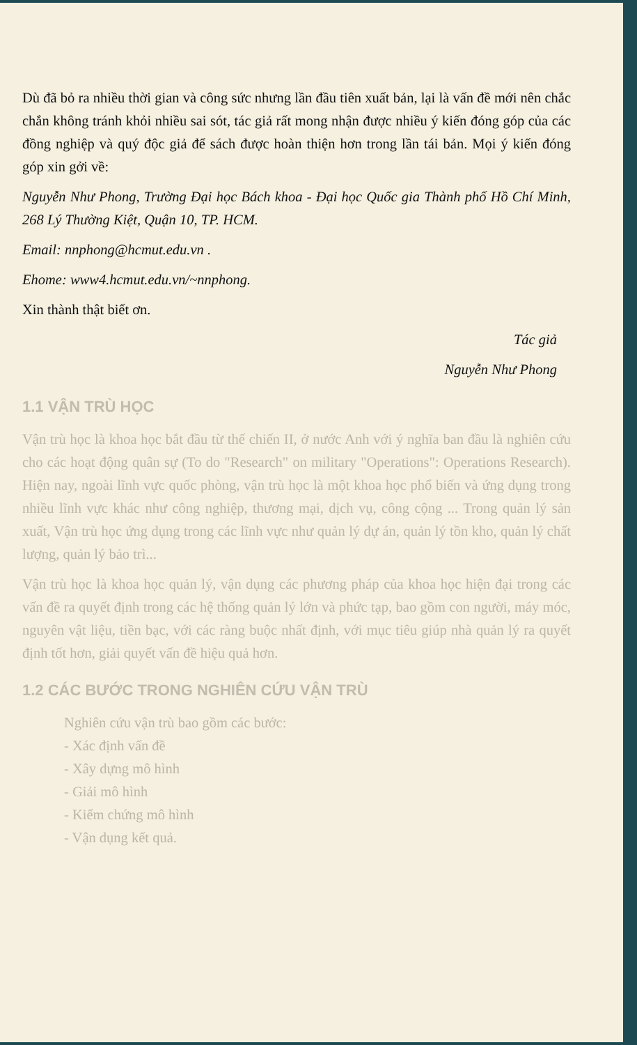Dù đã bỏ ra nhiều thời gian và công sức nhưng lần đầu tiên xuất bản, lại là vấn đề mới nên chắc chắn không tránh khỏi nhiều sai sót, tác giả rất mong nhận được nhiều ý kiến đóng góp của các đồng nghiệp và quý độc giả để sách được hoàn thiện hơn trong lần tái bản. Mọi ý kiến đóng góp xin gởi về:
Nguyễn Như Phong, Trường Đại học Bách khoa - Đại học Quốc gia Thành phố Hồ Chí Minh, 268 Lý Thường Kiệt, Quận 10, TP. HCM.
Email: nnphong@hcmut.edu.vn .
Ehome: www4.hcmut.edu.vn/~nnphong.
Xin thành thật biết ơn.
Tác giả
Nguyễn Như Phong
1.1 VẬN TRÙ HỌC
Vận trù học là khoa học bắt đầu từ thế chiến II, ở nước Anh với ý nghĩa ban đầu là nghiên cứu cho các hoạt động quân sự (To do "Research" on military "Operations": Operations Research). Hiện nay, ngoài lĩnh vực quốc phòng, vận trù học là một khoa học phổ biến và ứng dụng trong nhiều lĩnh vực khác như công nghiệp, thương mại, dịch vụ, công cộng ... Trong quản lý sản xuất, Vận trù học ứng dụng trong các lĩnh vực như quản lý dự án, quản lý tồn kho, quản lý chất lượng, quản lý bảo trì...
Vận trù học là khoa học quản lý, vận dụng các phương pháp của khoa học hiện đại trong các vấn đề ra quyết định trong các hệ thống quản lý lớn và phức tạp, bao gồm con người, máy móc, nguyên vật liệu, tiền bạc, với các ràng buộc nhất định, với mục tiêu giúp nhà quản lý ra quyết định tốt hơn, giải quyết vấn đề hiệu quả hơn.
1.2 CÁC BƯỚC TRONG NGHIÊN CỨU VẬN TRÙ
Nghiên cứu vận trù bao gồm các bước:
- Xác định vấn đề
- Xây dựng mô hình
- Giải mô hình
- Kiểm chứng mô hình
- Vận dụng kết quả.